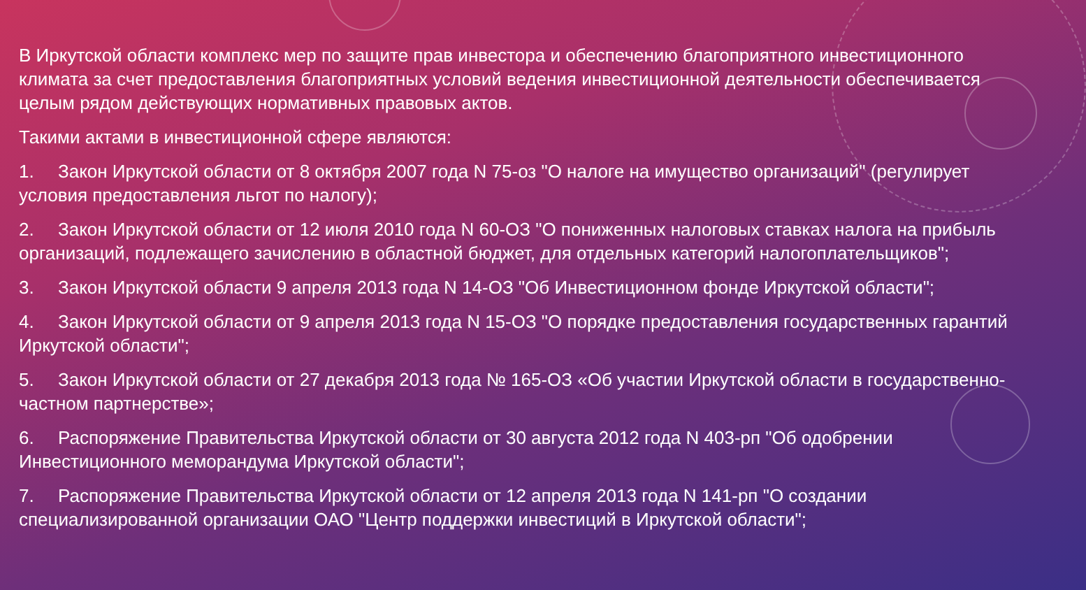В Иркутской области комплекс мер по защите прав инвестора и обеспечению благоприятного инвестиционного климата за счет предоставления благоприятных условий ведения инвестиционной деятельности обеспечивается целым рядом действующих нормативных правовых актов.
Такими актами в инвестиционной сфере являются:
1. Закон Иркутской области от 8 октября 2007 года N 75-оз "О налоге на имущество организаций" (регулирует условия предоставления льгот по налогу);
2. Закон Иркутской области от 12 июля 2010 года N 60-ОЗ "О пониженных налоговых ставках налога на прибыль организаций, подлежащего зачислению в областной бюджет, для отдельных категорий налогоплательщиков";
3. Закон Иркутской области 9 апреля 2013 года N 14-ОЗ "Об Инвестиционном фонде Иркутской области";
4. Закон Иркутской области от 9 апреля 2013 года N 15-ОЗ "О порядке предоставления государственных гарантий Иркутской области";
5. Закон Иркутской области от 27 декабря 2013 года № 165-ОЗ «Об участии Иркутской области в государственно-частном партнерстве»;
6. Распоряжение Правительства Иркутской области от 30 августа 2012 года N 403-рп "Об одобрении Инвестиционного меморандума Иркутской области";
7. Распоряжение Правительства Иркутской области от 12 апреля 2013 года N 141-рп "О создании специализированной организации ОАО "Центр поддержки инвестиций в Иркутской области";